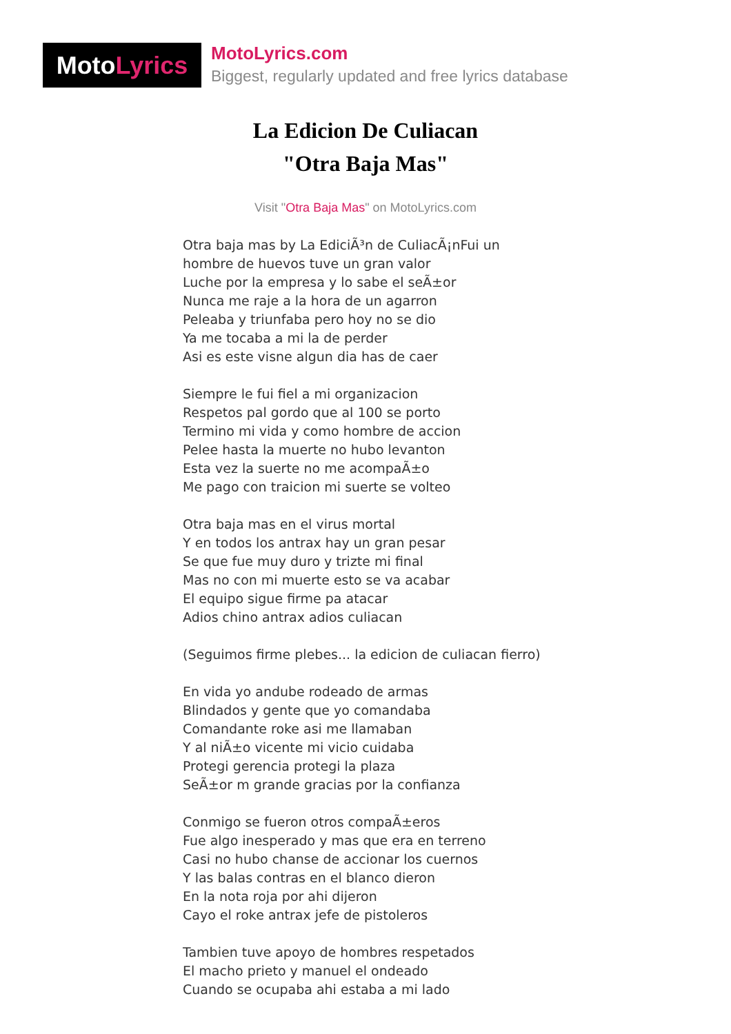Moto Lyrics
MotoLyrics.com
Biggest, regularly updated and free lyrics database
La Edicion De Culiacan
"Otra Baja Mas"
Visit "Otra Baja Mas" on MotoLyrics.com
Otra baja mas by La EdiciÃ³n de CuliacÃ¡nFui un
hombre de huevos tuve un gran valor
Luche por la empresa y lo sabe el seÃ±or
Nunca me raje a la hora de un agarron
Peleaba y triunfaba pero hoy no se dio
Ya me tocaba a mi la de perder
Asi es este visne algun dia has de caer
Siempre le fui fiel a mi organizacion
Respetos pal gordo que al 100 se porto
Termino mi vida y como hombre de accion
Pelee hasta la muerte no hubo levanton
Esta vez la suerte no me acompaÃ±o
Me pago con traicion mi suerte se volteo
Otra baja mas en el virus mortal
Y en todos los antrax hay un gran pesar
Se que fue muy duro y trizte mi final
Mas no con mi muerte esto se va acabar
El equipo sigue firme pa atacar
Adios chino antrax adios culiacan
(Seguimos firme plebes... la edicion de culiacan fierro)
En vida yo andube rodeado de armas
Blindados y gente que yo comandaba
Comandante roke asi me llamaban
Y al niÃ±o vicente mi vicio cuidaba
Protegi gerencia protegi la plaza
SeÃ±or m grande gracias por la confianza
Conmigo se fueron otros compaÃ±eros
Fue algo inesperado y mas que era en terreno
Casi no hubo chanse de accionar los cuernos
Y las balas contras en el blanco dieron
En la nota roja por ahi dijeron
Cayo el roke antrax jefe de pistoleros
Tambien tuve apoyo de hombres respetados
El macho prieto y manuel el ondeado
Cuando se ocupaba ahi estaba a mi lado